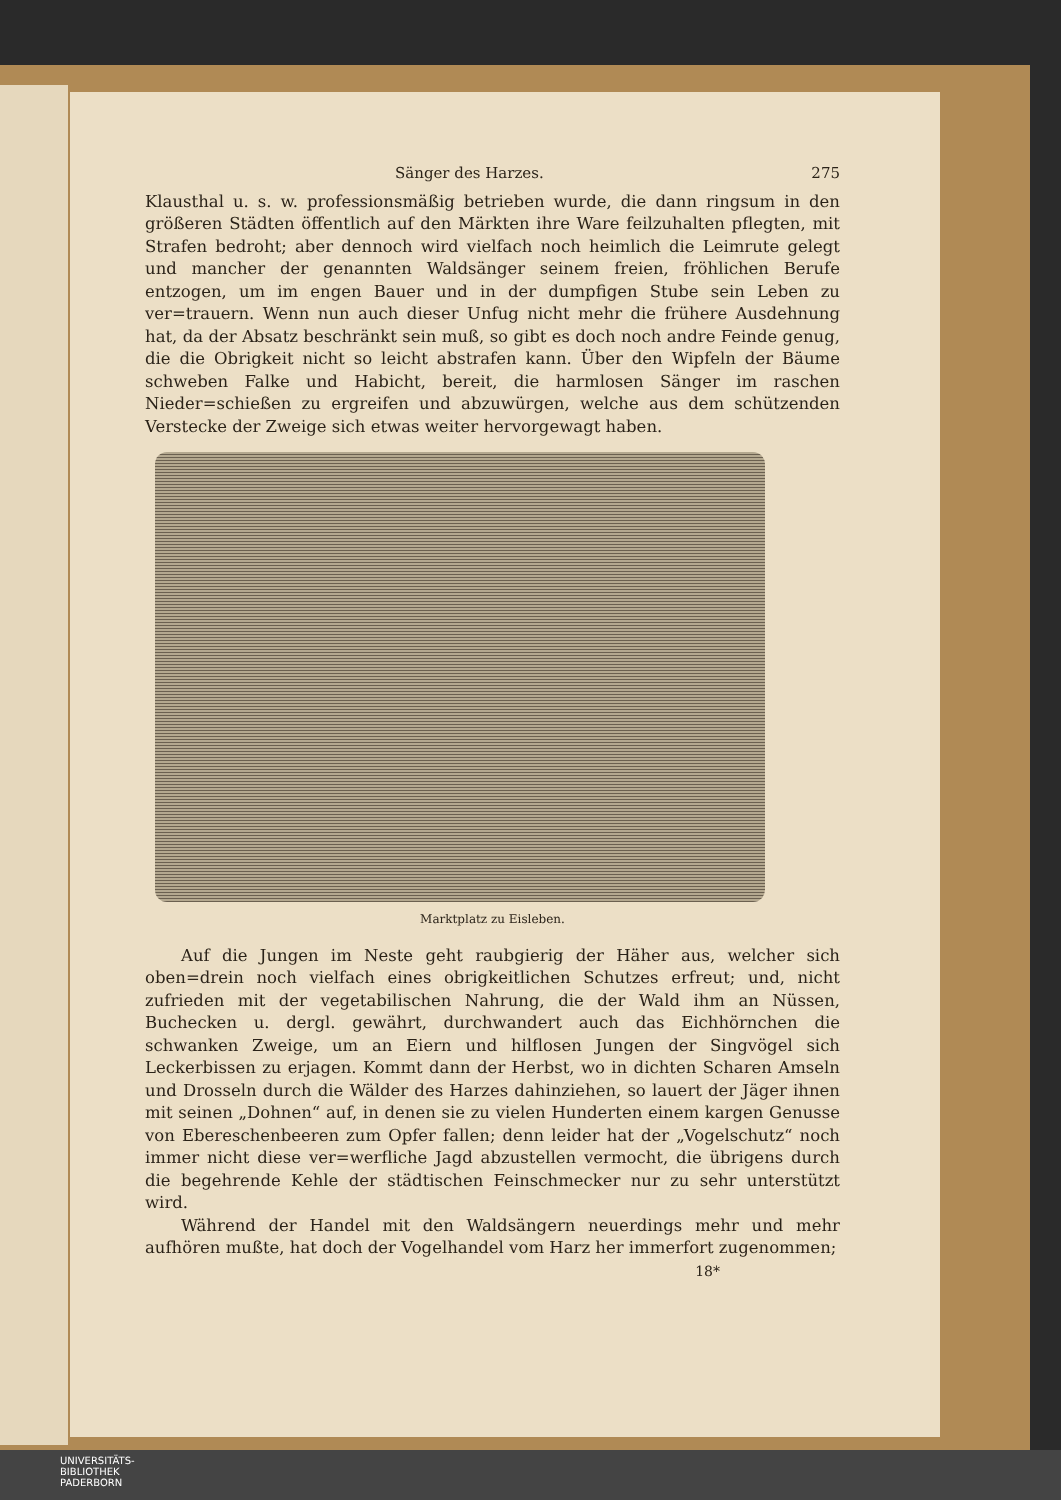Sänger des Harzes. 275
Klausthal u. s. w. professionsmäßig betrieben wurde, die dann ringsum in den größeren Städten öffentlich auf den Märkten ihre Ware feilzuhalten pflegten, mit Strafen bedroht; aber dennoch wird vielfach noch heimlich die Leimrute gelegt und mancher der genannten Waldsänger seinem freien, fröhlichen Berufe entzogen, um im engen Bauer und in der dumpfigen Stube sein Leben zu ver=trauern. Wenn nun auch dieser Unfug nicht mehr die frühere Ausdehnung hat, da der Absatz beschränkt sein muß, so gibt es doch noch andre Feinde genug, die die Obrigkeit nicht so leicht abstrafen kann. Über den Wipfeln der Bäume schweben Falke und Habicht, bereit, die harmlosen Sänger im raschen Nieder=schießen zu ergreifen und abzuwürgen, welche aus dem schützenden Verstecke der Zweige sich etwas weiter hervorgewagt haben.
Marktplatz zu Eisleben.
Auf die Jungen im Neste geht raubgierig der Häher aus, welcher sich oben=drein noch vielfach eines obrigkeitlichen Schutzes erfreut; und, nicht zufrieden mit der vegetabilischen Nahrung, die der Wald ihm an Nüssen, Buchecken u. dergl. gewährt, durchwandert auch das Eichhörnchen die schwanken Zweige, um an Eiern und hilflosen Jungen der Singvögel sich Leckerbissen zu erjagen. Kommt dann der Herbst, wo in dichten Scharen Amseln und Drosseln durch die Wälder des Harzes dahinziehen, so lauert der Jäger ihnen mit seinen „Dohnen“ auf, in denen sie zu vielen Hunderten einem kargen Genusse von Ebereschenbeeren zum Opfer fallen; denn leider hat der „Vogelschutz“ noch immer nicht diese ver=werfliche Jagd abzustellen vermocht, die übrigens durch die begehrende Kehle der städtischen Feinschmecker nur zu sehr unterstützt wird.
Während der Handel mit den Waldsängern neuerdings mehr und mehr aufhören mußte, hat doch der Vogelhandel vom Harz her immerfort zugenommen;
18*
UNIVERSITÄTS-
BIBLIOTHEK
PADERBORN